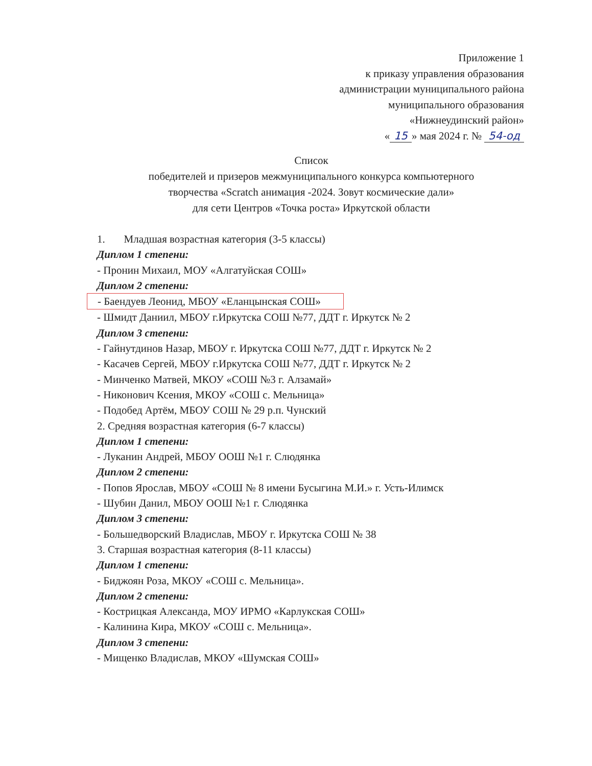Приложение 1
к приказу управления образования
администрации муниципального района
муниципального образования
«Нижнеудинский район»
« 15 » мая 2024 г. № 54-од
Список
победителей и призеров межмуниципального конкурса компьютерного
творчества «Scratch анимация -2024. Зовут космические дали»
для сети Центров «Точка роста» Иркутской области
1. Младшая возрастная категория (3-5 классы)
Диплом 1 степени:
- Пронин Михаил, МОУ «Алгатуйская СОШ»
Диплом 2 степени:
- Баендуев Леонид, МБОУ «Еланцынская СОШ»
- Шмидт Даниил, МБОУ г.Иркутска СОШ №77, ДДТ г. Иркутск № 2
Диплом 3 степени:
- Гайнутдинов Назар, МБОУ г. Иркутска СОШ №77, ДДТ г. Иркутск № 2
- Касачев Сергей, МБОУ г.Иркутска СОШ №77, ДДТ г. Иркутск № 2
- Минченко Матвей, МКОУ «СОШ №3 г. Алзамай»
- Никонович Ксения, МКОУ «СОШ с. Мельница»
- Подобед Артём, МБОУ СОШ № 29 р.п. Чунский
2. Средняя возрастная категория (6-7 классы)
Диплом 1 степени:
- Луканин Андрей, МБОУ ООШ №1 г. Слюдянка
Диплом 2 степени:
- Попов Ярослав, МБОУ «СОШ № 8 имени Бусыгина М.И.» г. Усть-Илимск
- Шубин Данил, МБОУ ООШ №1 г. Слюдянка
Диплом 3 степени:
- Большедворский Владислав, МБОУ г. Иркутска СОШ № 38
3. Старшая возрастная категория (8-11 классы)
Диплом 1 степени:
- Биджоян Роза, МКОУ «СОШ с. Мельница».
Диплом 2 степени:
- Кострицкая Александа, МОУ ИРМО «Карлукская СОШ»
- Калинина Кира, МКОУ «СОШ с. Мельница».
Диплом 3 степени:
- Мищенко Владислав, МКОУ «Шумская СОШ»